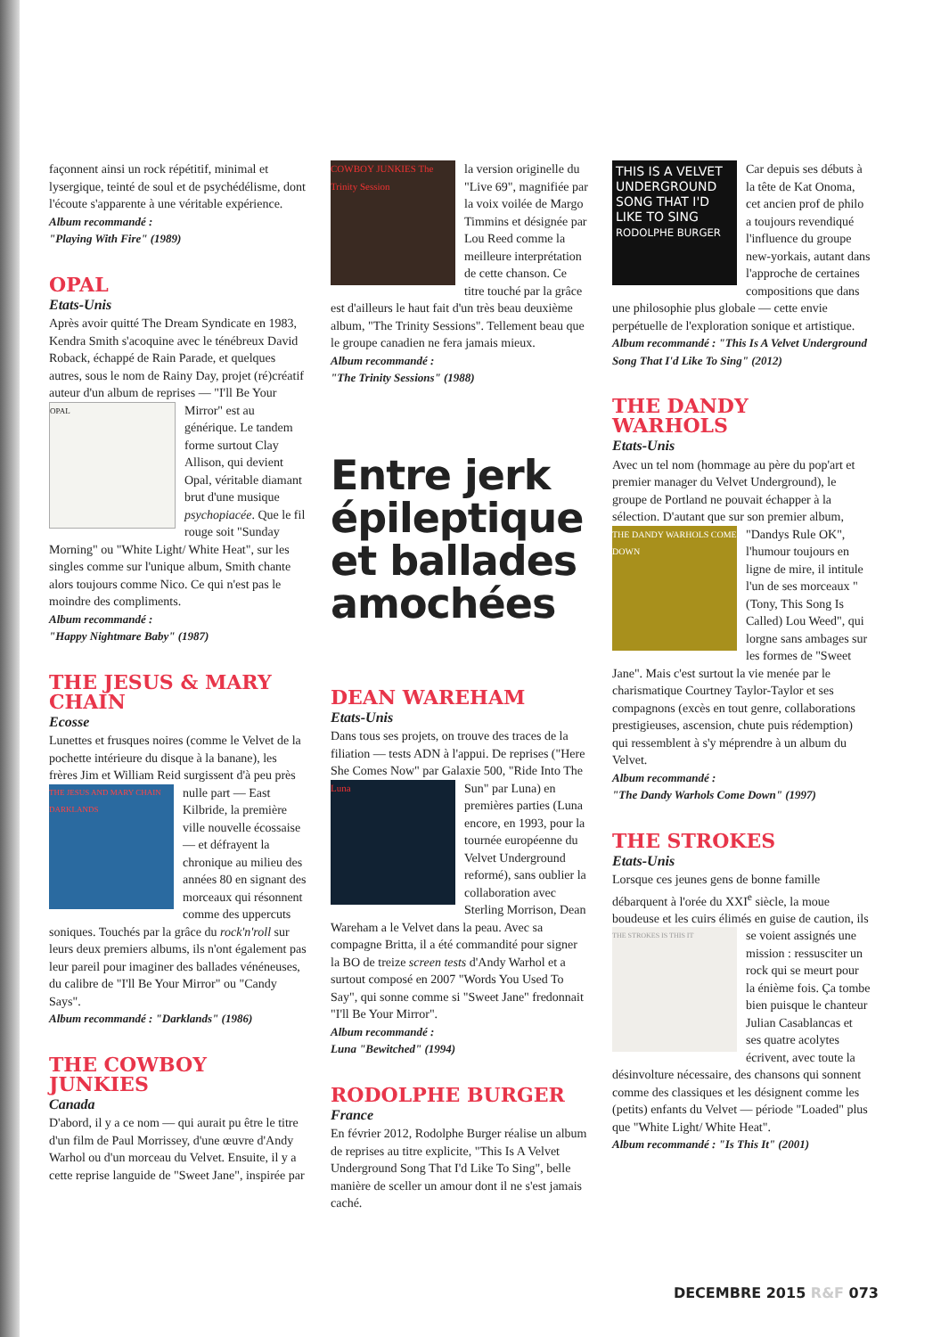façonnent ainsi un rock répétitif, minimal et lysergique, teinté de soul et de psychédélisme, dont l'écoute s'apparente à une véritable expérience.
Album recommandé :
"Playing With Fire" (1989)
OPAL
Etats-Unis
Après avoir quitté The Dream Syndicate en 1983, Kendra Smith s'acoquine avec le ténébreux David Roback, échappé de Rain Parade, et quelques autres, sous le nom de Rainy Day, projet (ré)créatif auteur d'un album de reprises — "I'll Be Your OPAL Mirror" est au générique. Le tandem forme surtout Clay Allison, qui devient Opal, véritable diamant brut d'une musique psychopiacée. Que le fil rouge soit "Sunday Morning" ou "White Light/ White Heat", sur les singles comme sur l'unique album, Smith chante alors toujours comme Nico. Ce qui n'est pas le moindre des compliments.
Album recommandé :
"Happy Nightmare Baby" (1987)
THE JESUS & MARY CHAIN
Ecosse
Lunettes et frusques noires (comme le Velvet de la pochette intérieure du disque à la banane), les frères Jim et William Reid surgissent d'à peu près nulle part THE JESUS AND MARY CHAIN DARKLANDS — East Kilbride, la première ville nouvelle écossaise — et défrayent la chronique au milieu des années 80 en signant des morceaux qui résonnent comme des uppercuts soniques. Touchés par la grâce du rock'n'roll sur leurs deux premiers albums, ils n'ont également pas leur pareil pour imaginer des ballades vénéneuses, du calibre de "I'll Be Your Mirror" ou "Candy Says".
Album recommandé : "Darklands" (1986)
THE COWBOY JUNKIES
Canada
D'abord, il y a ce nom — qui aurait pu être le titre d'un film de Paul Morrissey, d'une œuvre d'Andy Warhol ou d'un morceau du Velvet. Ensuite, il y a cette reprise languide de "Sweet Jane", inspirée par
COWBOY JUNKIES The Trinity Session la version originelle du "Live 69", magnifiée par la voix voilée de Margo Timmins et désignée par Lou Reed comme la meilleure interprétation de cette chanson. Ce titre touché par la grâce est d'ailleurs le haut fait d'un très beau deuxième album, "The Trinity Sessions". Tellement beau que le groupe canadien ne fera jamais mieux.
Album recommandé :
"The Trinity Sessions" (1988)
Entre jerk épileptique et ballades amochées
DEAN WAREHAM
Etats-Unis
Dans tous ses projets, on trouve des traces de la filiation — tests ADN à l'appui. De reprises ("Here She Comes Now" par Galaxie 500, "Ride Into The Sun" Luna par Luna) en premières parties (Luna encore, en 1993, pour la tournée européenne du Velvet Underground reformé), sans oublier la collaboration avec Sterling Morrison, Dean Wareham a le Velvet dans la peau. Avec sa compagne Britta, il a été commandité pour signer la BO de treize screen tests d'Andy Warhol et a surtout composé en 2007 "Words You Used To Say", qui sonne comme si "Sweet Jane" fredonnait "I'll Be Your Mirror".
Album recommandé :
Luna "Bewitched" (1994)
RODOLPHE BURGER
France
En février 2012, Rodolphe Burger réalise un album de reprises au titre explicite, "This Is A Velvet Underground Song That I'd Like To Sing", belle manière de sceller un amour dont il ne s'est jamais caché.
THIS IS A VELVET UNDERGROUND SONG THAT I'D LIKE TO SING RODOLPHE BURGER Car depuis ses débuts à la tête de Kat Onoma, cet ancien prof de philo a toujours revendiqué l'influence du groupe new-yorkais, autant dans l'approche de certaines compositions que dans une philosophie plus globale — cette envie perpétuelle de l'exploration sonique et artistique.
Album recommandé : "This Is A Velvet Underground Song That I'd Like To Sing" (2012)
THE DANDY WARHOLS
Etats-Unis
Avec un tel nom (hommage au père du pop'art et premier manager du Velvet Underground), le groupe de Portland ne pouvait échapper à la sélection. D'autant que sur son premier album, "Dandys Rule OK", THE DANDY WARHOLS COME DOWN l'humour toujours en ligne de mire, il intitule l'un de ses morceaux "(Tony, This Song Is Called) Lou Weed", qui lorgne sans ambages sur les formes de "Sweet Jane". Mais c'est surtout la vie menée par le charismatique Courtney Taylor-Taylor et ses compagnons (excès en tout genre, collaborations prestigieuses, ascension, chute puis rédemption) qui ressemblent à s'y méprendre à un album du Velvet.
Album recommandé :
"The Dandy Warhols Come Down" (1997)
THE STROKES
Etats-Unis
Lorsque ces jeunes gens de bonne famille débarquent à l'orée du XXI<sup>e</sup> siècle, la moue boudeuse et les cuirs élimés en guise THE STROKES IS THIS IT de caution, ils se voient assignés une mission : ressusciter un rock qui se meurt pour la énième fois. Ça tombe bien puisque le chanteur Julian Casablancas et ses quatre acolytes écrivent, avec toute la désinvolture nécessaire, des chansons qui sonnent comme des classiques et les désignent comme les (petits) enfants du Velvet — période "Loaded" plus que "White Light/ White Heat".
Album recommandé : "Is This It" (2001)
DECEMBRE 2015 R&F 073